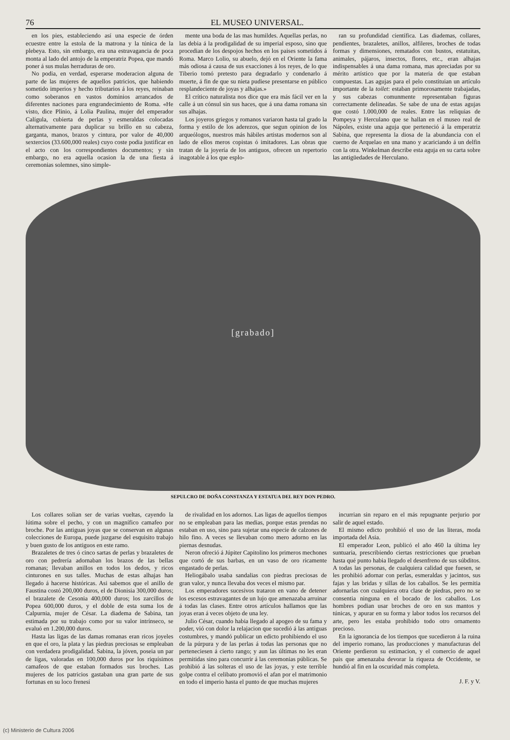76 EL MUSEO UNIVERSAL.
en los pies, estableciendo así una especie de órden ecuestre entre la estola de la matrona y la túnica de la plebeya. Esto, sin embargo, era una estravagancia de poca monta al lado del antojo de la emperatriz Popea, que mandó poner á sus mulas herraduras de oro.
No podia, en verdad, esperarse moderacion alguna de parte de las mujeres de aquellos patricios, que habiendo sometido imperios y hecho tributarios á los reyes, reinaban como soberanos en vastos dominios arrancados de diferentes naciones para engrandecimiento de Roma. «He visto, dice Plinio, á Lolia Paulina, mujer del emperador Calígula, cubierta de perlas y esmeraldas colocadas alternativamente para duplicar su brillo en su cabeza, garganta, manos, brazos y cintura, por valor de 40,000 sextercios (33.600,000 reales) cuyo coste podia justificar en el acto con los correspondientes documentos; y sin embargo, no era aquella ocasion la de una fiesta á ceremonias solemnes, sino simple-
mente una boda de las mas humildes. Aquellas perlas, no las debia á la prodigalidad de su imperial esposo, sino que procedian de los despojos hechos en los paises sometidos á Roma. Marco Lolio, su abuelo, dejó en el Oriente la fama más odiosa á causa de sus exacciones á los reyes, de lo que Tiberio tomó pretesto para degradarlo y condenarlo á muerte, á fin de que su nieta pudiese presentarse en público resplandeciente de joyas y alhajas.»
El crítico naturalista nos dice que era más fácil ver en la calle á un cónsul sin sus haces, que á una dama romana sin sus alhajas.
Los joyeros griegos y romanos variaron hasta tal grado la forma y estilo de los aderezos, que segun opinion de los arqueólogos, nuestros más hábiles artistas modernos son al lado de ellos meros copistas ó imitadores. Las obras que tratan de la joyería de los antiguos, ofrecen un repertorio inagotable á los que esplo-
ran su profundidad científica. Las diademas, collares, pendientes, brazaletes, anillos, alfileres, broches de todas formas y dimensiones, rematados con bustos, estatuitas, animales, pájaros, insectos, flores, etc., eran alhajas indispensables á una dama romana, mas apreciadas por su mérito artístico que por la materia de que estaban compuestas. Las agujas para el pelo constituian un artículo importante de la toilet: estaban primorosamente trabajadas, y sus cabezas comunmente representaban figuras correctamente delineadas. Se sabe de una de estas agujas que costó 1.000,000 de reales. Entre las reliquias de Pompeya y Herculano que se hallan en el museo real de Nápoles, existe una aguja que perteneció á la emperatriz Sabina, que representa la diosa de la abundancia con el cuerno de Arquelao en una mano y acariciando á un delfin con la otra. Winkelman describe esta aguja en su carta sobre las antigüedades de Herculano.
[grabado]
SEPULCRO DE DOÑA CONSTANZA Y ESTATUA DEL REY DON PEDRO.
Los collares solian ser de varias vueltas, cayendo la lútima sobre el pecho, y con un magnífico camafeo por broche. Por las antiguas joyas que se conservan en algunas colecciones de Europa, puede juzgarse del esquisito trabajo y buen gusto de los antiguos en este ramo.
Brazaletes de tres ó cinco sartas de perlas y brazaletes de oro con pedrería adornaban los brazos de las bellas romanas; llevaban anillos en todos los dedos, y ricos cinturones en sus talles. Muchas de estas alhajas han llegado á hacerse históricas. Asi sabemos que el anillo de Faustina costó 200,000 duros, el de Dionisia 300,000 duros; el brazalete de Cesonia 400,000 duros; los zarcillos de Popea 600,000 duros, y el doble de esta suma los de Calpurnia, mujer de César. La diadema de Sabina, tan estimada por su trabajo como por su valor intrínseco, se evaluó en 1.200,000 duros.
Hasta las ligas de las damas romanas eran ricos joyeles en que el oro, la plata y las piedras preciosas se empleaban con verdadera prodigalidad. Sabina, la jóven, poseia un par de ligas, valoradas en 100,000 duros por los riquísimos camafeos de que estaban formados sus broches. Las mujeres de los patricios gastaban una gran parte de sus fortunas en su loco frenesí
de rivalidad en los adornos. Las ligas de aquellos tiempos no se empleaban para las medias, porque estas prendas no estaban en uso, sino para sujetar una especie de calzones de hilo fino. A veces se llevaban como mero adorno en las piernas desnudas.
Neron ofreció á Júpiter Capitolino los primeros mechones que cortó de sus barbas, en un vaso de oro ricamente engastado de perlas.
Heliogábalo usaba sandalias con piedras preciosas de gran valor, y nunca llevaba dos veces el mismo par.
Los emperadores sucesivos trataron en vano de detener los escesos estravagantes de un lujo que amenazaba arruinar á todas las clases. Entre otros artículos hallamos que las joyas eran á veces objeto de una ley.
Julio César, cuando habia llegado al apogeo de su fama y poder, vió con dolor la relajacion que sucedió á las antiguas costumbres, y mandó publicar un edicto prohibiendo el uso de la púrpura y de las perlas á todas las personas que no perteneciesen á cierto rango; y aun las últimas no les eran permitidas sino para concurrir á las ceremonias públicas. Se prohibió á las solteras el uso de las joyas, y este terrible golpe contra el celibato promovió el afan por el matrimonio en todo el imperio hasta el punto de que muchas mujeres
incurrian sin reparo en el más repugnante perjurio por salir de aquel estado.
El mismo edicto prohibió el uso de las literas, moda importada del Asia.
El emperador Leon, publicó el año 460 la última ley suntuaria, prescribiendo ciertas restricciones que prueban hasta qué punto habia llegado el desenfreno de sus súbditos. A todas las personas, de cualquiera calidad que fuesen, se les prohibió adornar con perlas, esmeraldas y jacintos, sus fajas y las bridas y sillas de los caballos. Se les permitia adornarlas con cualquiera otra clase de piedras, pero no se consentia ninguna en el bocado de los caballos. Los hombres podian usar broches de oro en sus mantos y túnicas, y apurar en su forma y labor todos los recursos del arte, pero les estaba prohibido todo otro ornamento precioso.
En la ignorancia de los tiempos que sucedieron á la ruina del imperio romano, las producciones y manufacturas del Oriente perdieron su estimacion, y el comercio de aquel pais que amenazaba devorar la riqueza de Occidente, se hundió al fin en la oscuridad más completa.
J. F. y V.
(c) Ministerio de Cultura 2006